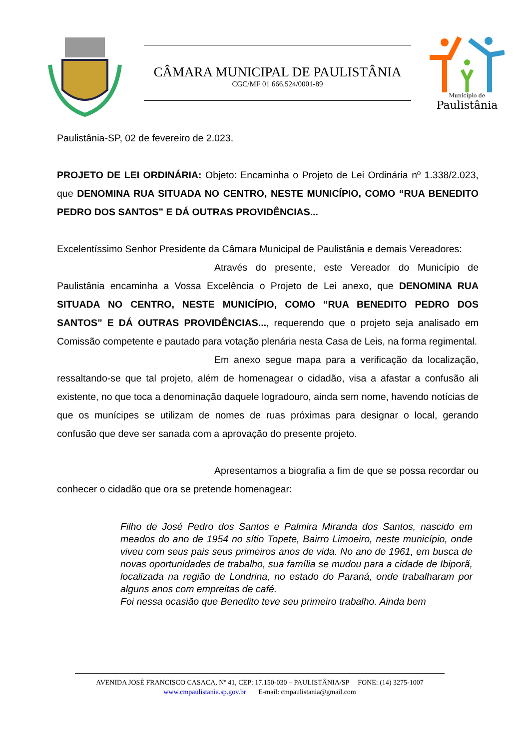CÂMARA MUNICIPAL DE PAULISTÂNIA
CGC/MF 01 666.524/0001-89
Município de
Paulistânia
Paulistânia-SP, 02 de fevereiro de 2.023.
PROJETO DE LEI ORDINÁRIA: Objeto: Encaminha o Projeto de Lei Ordinária nº 1.338/2.023, que DENOMINA RUA SITUADA NO CENTRO, NESTE MUNICÍPIO, COMO “RUA BENEDITO PEDRO DOS SANTOS” E DÁ OUTRAS PROVIDÊNCIAS...
Excelentíssimo Senhor Presidente da Câmara Municipal de Paulistânia e demais Vereadores:
Através do presente, este Vereador do Município de Paulistânia encaminha a Vossa Excelência o Projeto de Lei anexo, que DENOMINA RUA SITUADA NO CENTRO, NESTE MUNICÍPIO, COMO “RUA BENEDITO PEDRO DOS SANTOS” E DÁ OUTRAS PROVIDÊNCIAS..., requerendo que o projeto seja analisado em Comissão competente e pautado para votação plenária nesta Casa de Leis, na forma regimental.
Em anexo segue mapa para a verificação da localização, ressaltando-se que tal projeto, além de homenagear o cidadão, visa a afastar a confusão ali existente, no que toca a denominação daquele logradouro, ainda sem nome, havendo notícias de que os munícipes se utilizam de nomes de ruas próximas para designar o local, gerando confusão que deve ser sanada com a aprovação do presente projeto.
Apresentamos a biografia a fim de que se possa recordar ou conhecer o cidadão que ora se pretende homenagear:
Filho de José Pedro dos Santos e Palmira Miranda dos Santos, nascido em meados do ano de 1954 no sítio Topete, Bairro Limoeiro, neste município, onde viveu com seus pais seus primeiros anos de vida. No ano de 1961, em busca de novas oportunidades de trabalho, sua família se mudou para a cidade de Ibiporã, localizada na região de Londrina, no estado do Paraná, onde trabalharam por alguns anos com empreitas de café.
Foi nessa ocasião que Benedito teve seu primeiro trabalho. Ainda bem
AVENIDA JOSÉ FRANCISCO CASACA, Nº 41, CEP: 17.150-030 – PAULISTÂNIA/SP FONE: (14) 3275-1007
www.cmpaulistania.sp.gov.br E-mail: cmpaulistania@gmail.com